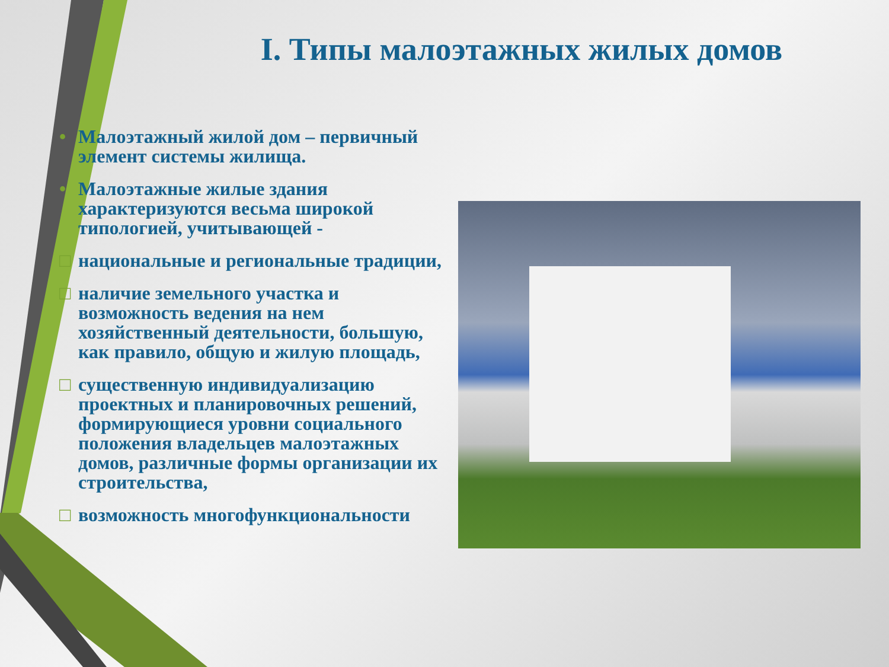I. Типы малоэтажных жилых домов
• Малоэтажный жилой дом – первичный элемент системы жилища.
• Малоэтажные жилые здания характеризуются весьма широкой типологией, учитывающей -
□ национальные и региональные традиции,
□ наличие земельного участка и возможность ведения на нем хозяйственный деятельности, большую, как правило, общую и жилую площадь,
□ существенную индивидуализацию проектных и планировочных решений, формирующиеся уровни социального положения владельцев малоэтажных домов, различные формы организации их строительства,
□ возможность многофункциональности